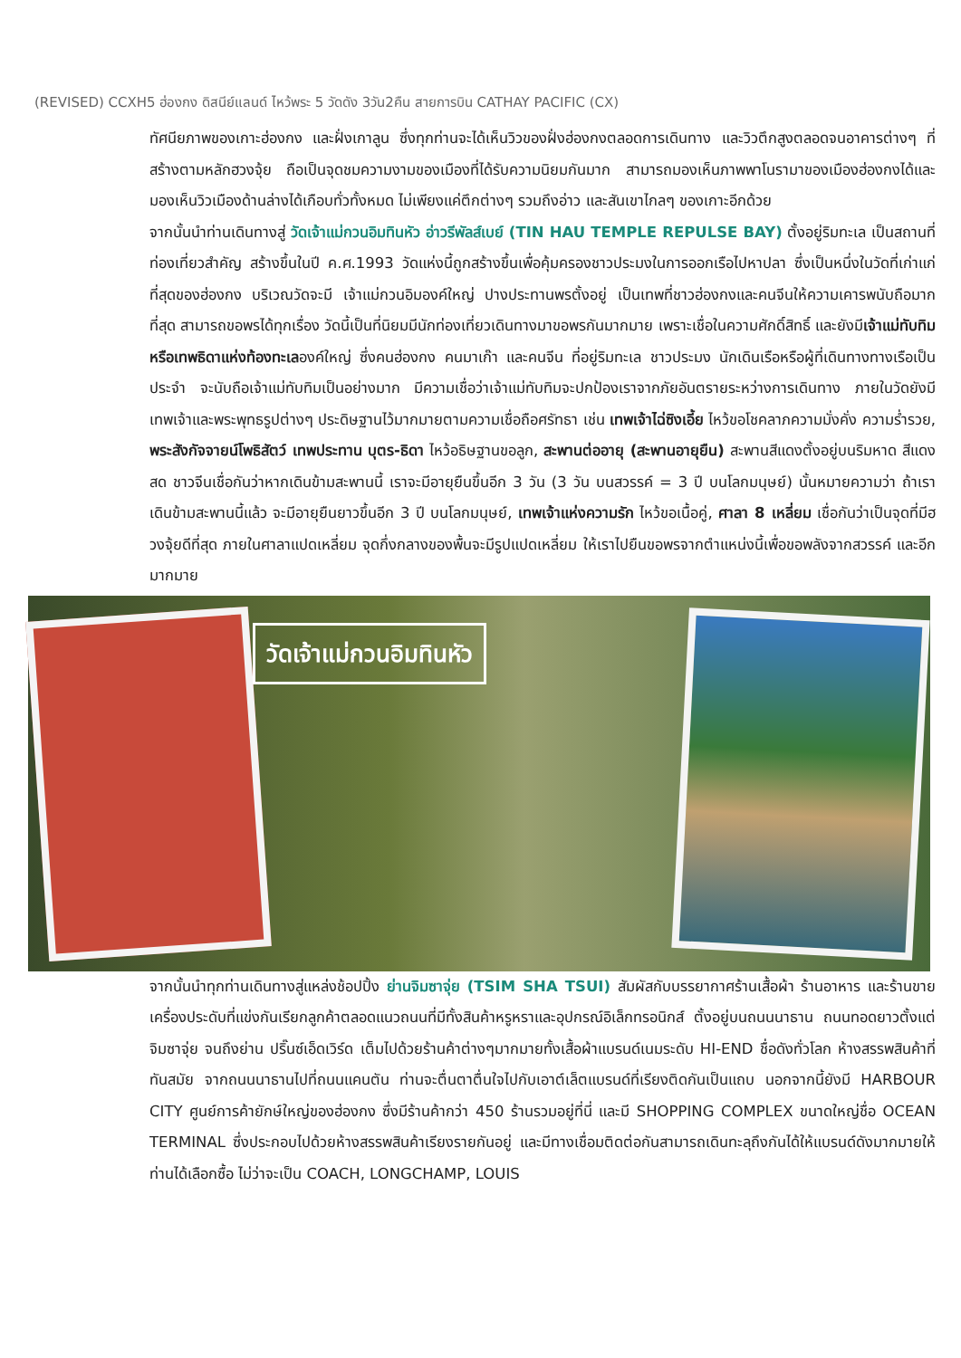(REVISED) CCXH5 ฮ่องกง ดิสนีย์แลนด์ ไหว้พระ 5 วัดดัง 3วัน2คืน สายการบิน CATHAY PACIFIC (CX)
ทัศนียภาพของเกาะฮ่องกง และฝั่งเกาลูน ซึ่งทุกท่านจะได้เห็นวิวของฝั่งฮ่องกงตลอดการเดินทาง และวิวตึกสูงตลอดจนอาคารต่างๆ ที่สร้างตามหลักฮวงจุ้ย ถือเป็นจุดชมความงามของเมืองที่ได้รับความนิยมกันมาก สามารถมองเห็นภาพพาโนรามาของเมืองฮ่องกงได้และมองเห็นวิวเมืองด้านล่างได้เกือบทั่วทั้งหมด ไม่เพียงแค่ตึกต่างๆ รวมถึงอ่าว และสันเขาไกลๆ ของเกาะอีกด้วย
จากนั้นนำท่านเดินทางสู่ วัดเจ้าแม่กวนอิมทินหัว อ่าวรีพัลส์เบย์ (TIN HAU TEMPLE REPULSE BAY) ตั้งอยู่ริมทะเล เป็นสถานที่ท่องเที่ยวสำคัญ สร้างขึ้นในปี ค.ศ.1993 วัดแห่งนี้ถูกสร้างขึ้นเพื่อคุ้มครองชาวประมงในการออกเรือไปหาปลา ซึ่งเป็นหนึ่งในวัดที่เก่าแก่ที่สุดของฮ่องกง บริเวณวัดจะมี เจ้าแม่กวนอิมองค์ใหญ่ ปางประทานพรตั้งอยู่ เป็นเทพที่ชาวฮ่องกงและคนจีนให้ความเคารพนับถือมากที่สุด สามารถขอพรได้ทุกเรื่อง วัดนี้เป็นที่นิยมมีนักท่องเที่ยวเดินทางมาขอพรกันมากมาย เพราะเชื่อในความศักดิ์สิทธิ์ และยังมีเจ้าแม่ทับทิม หรือเทพธิดาแห่งท้องทะเลองค์ใหญ่ ซึ่งคนฮ่องกง คนมาเก๊า และคนจีน ที่อยู่ริมทะเล ชาวประมง นักเดินเรือหรือผู้ที่เดินทางทางเรือเป็นประจำ จะนับถือเจ้าแม่ทับทิมเป็นอย่างมาก มีความเชื่อว่าเจ้าแม่ทับทิมจะปกป้องเราจากภัยอันตรายระหว่างการเดินทาง ภายในวัดยังมีเทพเจ้าและพระพุทธรูปต่างๆ ประดิษฐานไว้มากมายตามความเชื่อถือศรัทธา เช่น เทพเจ้าไฉ่ซิงเอี้ย ไหว้ขอโชคลาภความมั่งคั่ง ความร่ำรวย, พระสังกัจจายน์โพธิสัตว์ เทพประทาน บุตร-ธิดา ไหว้อธิษฐานขอลูก, สะพานต่ออายุ (สะพานอายุยืน) สะพานสีแดงตั้งอยู่บนริมหาด สีแดงสด ชาวจีนเชื่อกันว่าหากเดินข้ามสะพานนี้ เราจะมีอายุยืนขึ้นอีก 3 วัน (3 วัน บนสวรรค์ = 3 ปี บนโลกมนุษย์) นั้นหมายความว่า ถ้าเราเดินข้ามสะพานนี้แล้ว จะมีอายุยืนยาวขึ้นอีก 3 ปี บนโลกมนุษย์, เทพเจ้าแห่งความรัก ไหว้ขอเนื้อคู่, ศาลา 8 เหลี่ยม เชื่อกันว่าเป็นจุดที่มีฮวงจุ้ยดีที่สุด ภายในศาลาแปดเหลี่ยม จุดกึ่งกลางของพื้นจะมีรูปแปดเหลี่ยม ให้เราไปยืนขอพรจากตำแหน่งนี้เพื่อขอพลังจากสวรรค์ และอีกมากมาย
วัดเจ้าแม่กวนอิมทินหัว
จากนั้นนำทุกท่านเดินทางสู่แหล่งช้อปปิ้ง ย่านจิมซาจุ่ย (TSIM SHA TSUI) สัมผัสกับบรรยากาศร้านเสื้อผ้า ร้านอาหาร และร้านขายเครื่องประดับที่แข่งกันเรียกลูกค้าตลอดแนวถนนที่มีทั้งสินค้าหรูหราและอุปกรณ์อิเล็กทรอนิกส์ ตั้งอยู่บนถนนนาธาน ถนนทอดยาวตั้งแต่ จิมซาจุ่ย จนถึงย่าน ปริ๊นซ์เอ็ดเวิร์ด เต็มไปด้วยร้านค้าต่างๆมากมายทั้งเสื้อผ้าแบรนด์เนมระดับ HI-END ชื่อดังทั่วโลก ห้างสรรพสินค้าที่ทันสมัย จากถนนนาธานไปที่ถนนแคนตัน ท่านจะตื่นตาตื่นใจไปกับเอาต์เล็ตแบรนด์ที่เรียงติดกันเป็นแถบ นอกจากนี้ยังมี HARBOUR CITY ศูนย์การค้ายักษ์ใหญ่ของฮ่องกง ซึ่งมีร้านค้ากว่า 450 ร้านรวมอยู่ที่นี่ และมี SHOPPING COMPLEX ขนาดใหญ่ชื่อ OCEAN TERMINAL ซึ่งประกอบไปด้วยห้างสรรพสินค้าเรียงรายกันอยู่ และมีทางเชื่อมติดต่อกันสามารถเดินทะลุถึงกันได้ให้แบรนด์ดังมากมายให้ท่านได้เลือกซื้อ ไม่ว่าจะเป็น COACH, LONGCHAMP, LOUIS